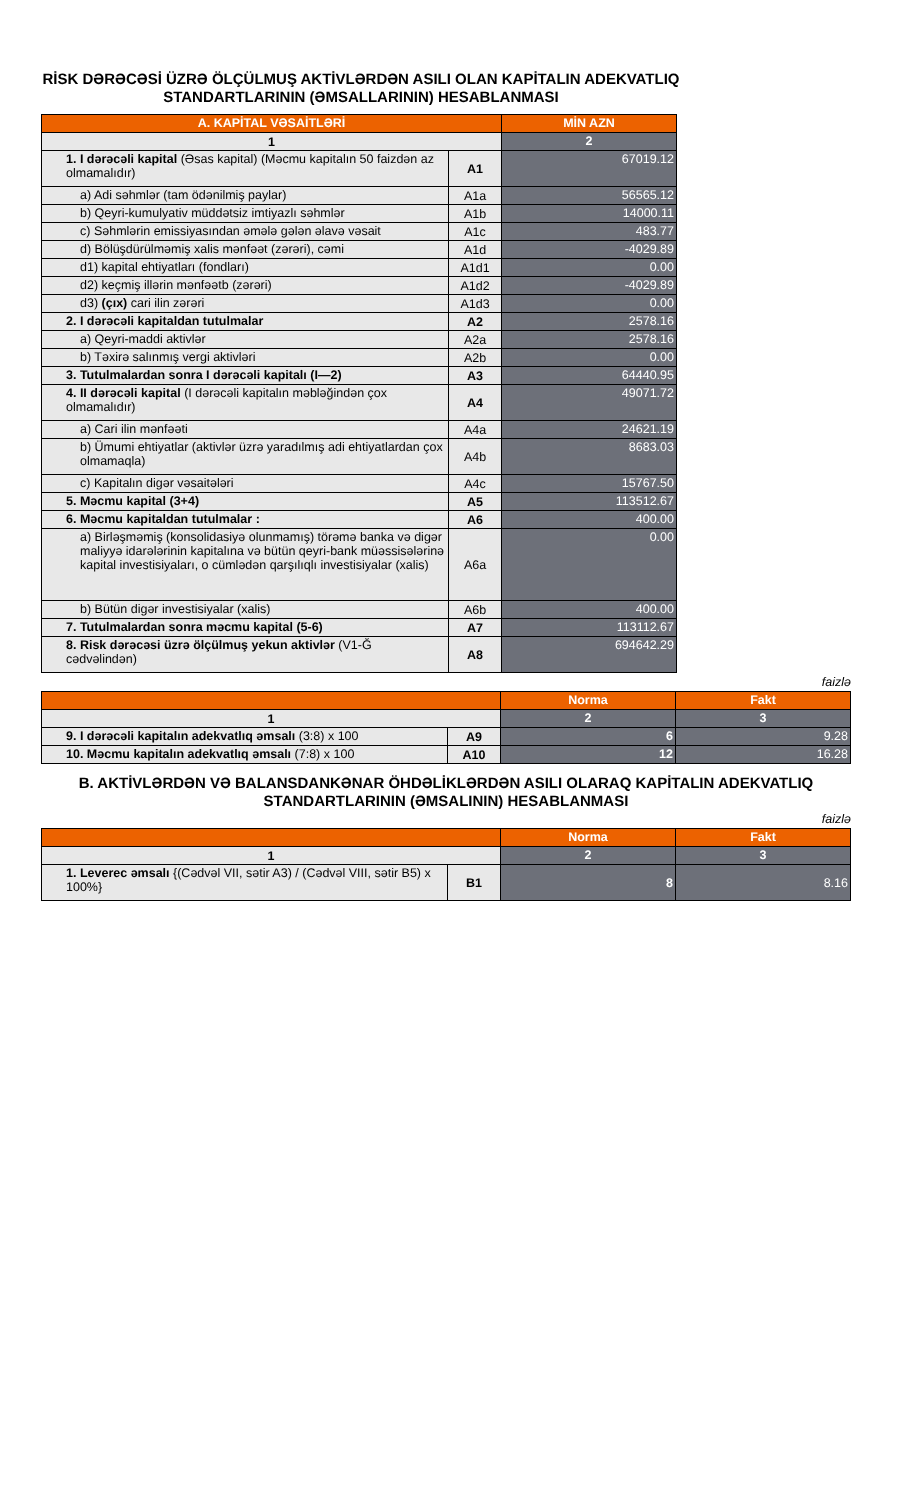RİSK DƏRƏCƏSİ ÜZRƏ ÖLÇÜLMUŞ AKTİVLƏRDƏN ASILI OLAN KAPİTALIN ADEKVATLIQ STANDARTLARININ (ƏMSALLARININ) HESABLANMASI
| A. KAPİTAL VƏSAİTLƏRİ | | MİN AZN |
| --- | --- | --- |
| 1 | | 2 |
| 1. I dərəcəli kapital (Əsas kapital) (Məcmu kapitalın 50 faizdən az olmamalıdır) | A1 | 67019.12 |
| a) Adi səhmlər (tam ödənilmiş paylar) | A1a | 56565.12 |
| b) Qeyri-kumulyativ müddətsiz imtiyazlı səhmlər | A1b | 14000.11 |
| c) Səhmlərin emissiyasından əmələ gələn əlavə vəsait | A1c | 483.77 |
| d) Bölüşdürülməmiş xalis mənfəət (zərəri), cəmi | A1d | -4029.89 |
| d1) kapital ehtiyatları (fondları) | A1d1 | 0.00 |
| d2) keçmiş illərin mənfəətb (zərəri) | A1d2 | -4029.89 |
| d3) (çıx) cari ilin zərəri | A1d3 | 0.00 |
| 2. I dərəcəli kapitaldan tutulmalar | A2 | 2578.16 |
| a) Qeyri-maddi aktivlər | A2a | 2578.16 |
| b) Təxirə salınmış vergi aktivləri | A2b | 0.00 |
| 3. Tutulmalardan sonra I dərəcəli kapitalı (I—2) | A3 | 64440.95 |
| 4. II dərəcəli kapital (I dərəcəli kapitalın məbləğindən çox olmamalıdır) | A4 | 49071.72 |
| a) Cari ilin mənfəəti | A4a | 24621.19 |
| b) Ümumi ehtiyatlar (aktivlər üzrə yaradılmış adi ehtiyatlardan çox olmamaqla) | A4b | 8683.03 |
| c) Kapitalın digər vəsaitələri | A4c | 15767.50 |
| 5. Məcmu kapital (3+4) | A5 | 113512.67 |
| 6. Məcmu kapitaldan tutulmalar : | A6 | 400.00 |
| a) Birləşməmiş (konsolidasiyə olunmamış) törəmə banka və digər maliyyə idarələrinin kapitalına və bütün qeyri-bank müəssisələrinə kapital investisiyaları, o cümlədən qarşılıqlı investisiyalar (xalis) | A6a | 0.00 |
| b) Bütün digər investisiyalar (xalis) | A6b | 400.00 |
| 7. Tutulmalardan sonra məcmu kapital (5-6) | A7 | 113112.67 |
| 8. Risk dərəcəsi üzrə ölçülmuş yekun aktivlər (V1-Ğ cədvəlindən) | A8 | 694642.29 |
faizlə
| | | Norma | Fakt |
| --- | --- | --- | --- |
| 1 | | 2 | 3 |
| 9. I dərəcəli kapitalın adekvatlıq əmsalı (3:8) x 100 | A9 | 6 | 9.28 |
| 10. Məcmu kapitalın adekvatlıq əmsalı (7:8) x 100 | A10 | 12 | 16.28 |
B. AKTİVLƏRDƏN VƏ BALANSDANKƏNAR ÖHDƏLİKLƏRDƏN ASILI OLARAQ KAPİTALIN ADEKVATLIQ STANDARTLARININ (ƏMSALININ) HESABLANMASI
faizlə
| | | Norma | Fakt |
| --- | --- | --- | --- |
| 1 | | 2 | 3 |
| 1. Leverec əmsalı {(Cədvəl VII, sətir A3) / (Cədvəl VIII, sətir B5) x 100%} | B1 | 8 | 8.16 |